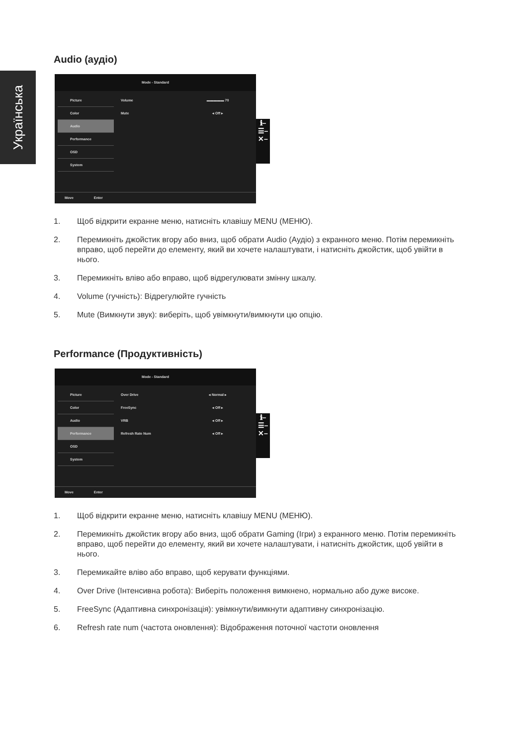Українська
Audio (аудіо)
Mode - Standard
Picture
Color
Audio
Performance
OSD
System
Volume ▬▬▬▬▬ 70
Mute ◂ Off ▸
ℹ–
☰–
✕–
Move Enter
1. Щоб відкрити екранне меню, натисніть клавішу MENU (МЕНЮ).
2. Перемикніть джойстик вгору або вниз, щоб обрати Audio (Аудіо) з екранного меню. Потім перемикніть вправо, щоб перейти до елементу, який ви хочете налаштувати, і натисніть джойстик, щоб увійти в нього.
3. Перемикніть вліво або вправо, щоб відрегулювати змінну шкалу.
4. Volume (гучність): Відрегулюйте гучність
5. Mute (Вимкнути звук): виберіть, щоб увімкнути/вимкнути цю опцію.
Performance (Продуктивність)
Mode - Standard
Picture
Color
Audio
Performance
OSD
System
Over Drive ◂ Normal ▸
FreeSync ◂ Off ▸
VRB ◂ Off ▸
Refresh Rate Num ◂ Off ▸
ℹ–
☰–
✕–
Move Enter
1. Щоб відкрити екранне меню, натисніть клавішу MENU (МЕНЮ).
2. Перемикніть джойстик вгору або вниз, щоб обрати Gaming (Ігри) з екранного меню. Потім перемикніть вправо, щоб перейти до елементу, який ви хочете налаштувати, і натисніть джойстик, щоб увійти в нього.
3. Перемикайте вліво або вправо, щоб керувати функціями.
4. Over Drive (Інтенсивна робота): Виберіть положення вимкнено, нормально або дуже високе.
5. FreeSync (Адаптивна синхронізація): увімкнути/вимкнути адаптивну синхронізацію.
6. Refresh rate num (частота оновлення): Відображення поточної частоти оновлення